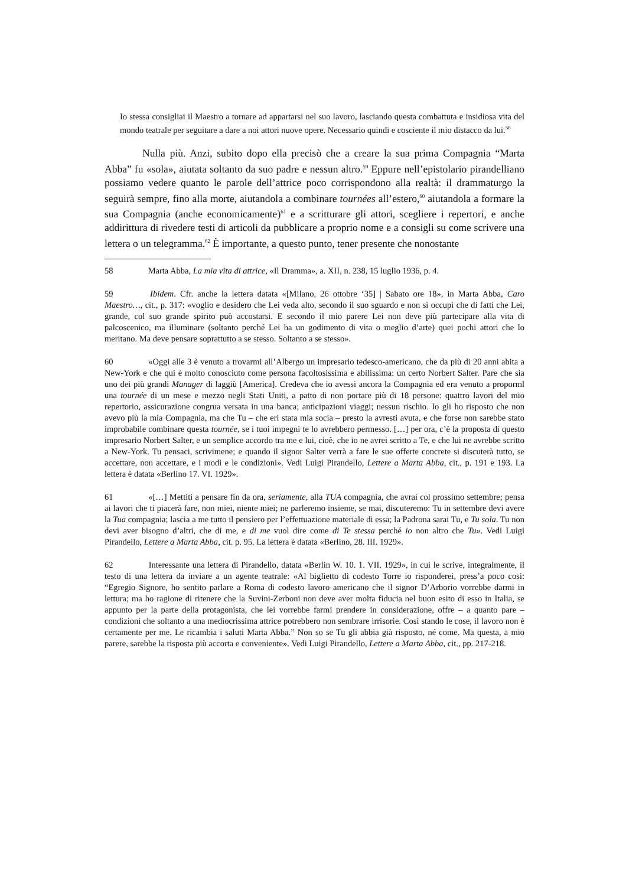Io stessa consigliai il Maestro a tornare ad appartarsi nel suo lavoro, lasciando questa combattuta e insidiosa vita del mondo teatrale per seguitare a dare a noi attori nuove opere. Necessario quindi e cosciente il mio distacco da lui.<sup>58</sup>
Nulla più. Anzi, subito dopo ella precisò che a creare la sua prima Compagnia “Marta Abba” fu «sola», aiutata soltanto da suo padre e nessun altro.<sup>59</sup> Eppure nell’epistolario pirandelliano possiamo vedere quanto le parole dell’attrice poco corrispondono alla realtà: il drammaturgo la seguirà sempre, fino alla morte, aiutandola a combinare tournées all’estero,<sup>60</sup> aiutandola a formare la sua Compagnia (anche economicamente)<sup>61</sup> e a scritturare gli attori, scegliere i repertori, e anche addirittura di rivedere testi di articoli da pubblicare a proprio nome e a consigli su come scrivere una lettera o un telegramma.<sup>62</sup> È importante, a questo punto, tener presente che nonostante
58 Marta Abba, La mia vita di attrice, «Il Dramma», a. XII, n. 238, 15 luglio 1936, p. 4.
59 Ibidem. Cfr. anche la lettera datata «[Milano, 26 ottobre ‘35] | Sabato ore 18», in Marta Abba, Caro Maestro…, cit., p. 317: «voglio e desidero che Lei veda alto, secondo il suo sguardo e non si occupi che di fatti che Lei, grande, col suo grande spirito può accostarsi. E secondo il mio parere Lei non deve più partecipare alla vita di palcoscenico, ma illuminare (soltanto perché Lei ha un godimento di vita o meglio d’arte) quei pochi attori che lo meritano. Ma deve pensare soprattutto a se stesso. Soltanto a se stesso».
60 «Oggi alle 3 è venuto a trovarmi all’Albergo un impresario tedesco-americano, che da più di 20 anni abita a New-York e che qui è molto conosciuto come persona facoltosissima e abilissima: un certo Norbert Salter. Pare che sia uno dei più grandi Manager di laggiù [America]. Credeva che io avessi ancora la Compagnia ed era venuto a proporml una tournée di un mese e mezzo negli Stati Uniti, a patto di non portare più di 18 persone: quattro lavori del mio repertorio, assicurazione congrua versata in una banca; anticipazioni viaggi; nessun rischio. Io gli ho risposto che non avevo più la mia Compagnia, ma che Tu – che eri stata mia socia – presto la avresti avuta, e che forse non sarebbe stato improbabile combinare questa tournée, se i tuoi impegni te lo avrebbero permesso. […] per ora, c’è la proposta di questo impresario Norbert Salter, e un semplice accordo tra me e lui, cioè, che io ne avrei scritto a Te, e che lui ne avrebbe scritto a New-York. Tu pensaci, scrivimene; e quando il signor Salter verrà a fare le sue offerte concrete si discuterà tutto, se accettare, non accettare, e i modi e le condizioni». Vedi Luigi Pirandello, Lettere a Marta Abba, cit., p. 191 e 193. La lettera è datata «Berlino 17. VI. 1929».
61 «[…] Mettiti a pensare fin da ora, seriamente, alla TUA compagnia, che avrai col prossimo settembre; pensa ai lavori che ti piacerà fare, non miei, niente miei; ne parleremo insieme, se mai, discuteremo: Tu in settembre devi avere la Tua compagnia; lascia a me tutto il pensiero per l’effettuazione materiale di essa; la Padrona sarai Tu, e Tu sola. Tu non devi aver bisogno d’altri, che di me, e di me vuol dire come di Te stessa perché io non altro che Tu». Vedi Luigi Pirandello, Lettere a Marta Abba, cit. p. 95. La lettera è datata «Berlino, 28. III. 1929».
62 Interessante una lettera di Pirandello, datata «Berlin W. 10. 1. VII. 1929», in cui le scrive, integralmente, il testo di una lettera da inviare a un agente teatrale: «Al biglietto di codesto Torre io risponderei, press’a poco così: “Egregio Signore, ho sentito parlare a Roma di codesto lavoro americano che il signor D’Arborio vorrebbe darmi in lettura; ma ho ragione di ritenere che la Suvini-Zerboni non deve aver molta fiducia nel buon esito di esso in Italia, se appunto per la parte della protagonista, che lei vorrebbe farmi prendere in considerazione, offre – a quanto pare – condizioni che soltanto a una mediocrissima attrice potrebbero non sembrare irrisorie. Così stando le cose, il lavoro non è certamente per me. Le ricambia i saluti Marta Abba.” Non so se Tu gli abbia già risposto, né come. Ma questa, a mio parere, sarebbe la risposta più accorta e conveniente». Vedi Luigi Pirandello, Lettere a Marta Abba, cit., pp. 217-218.